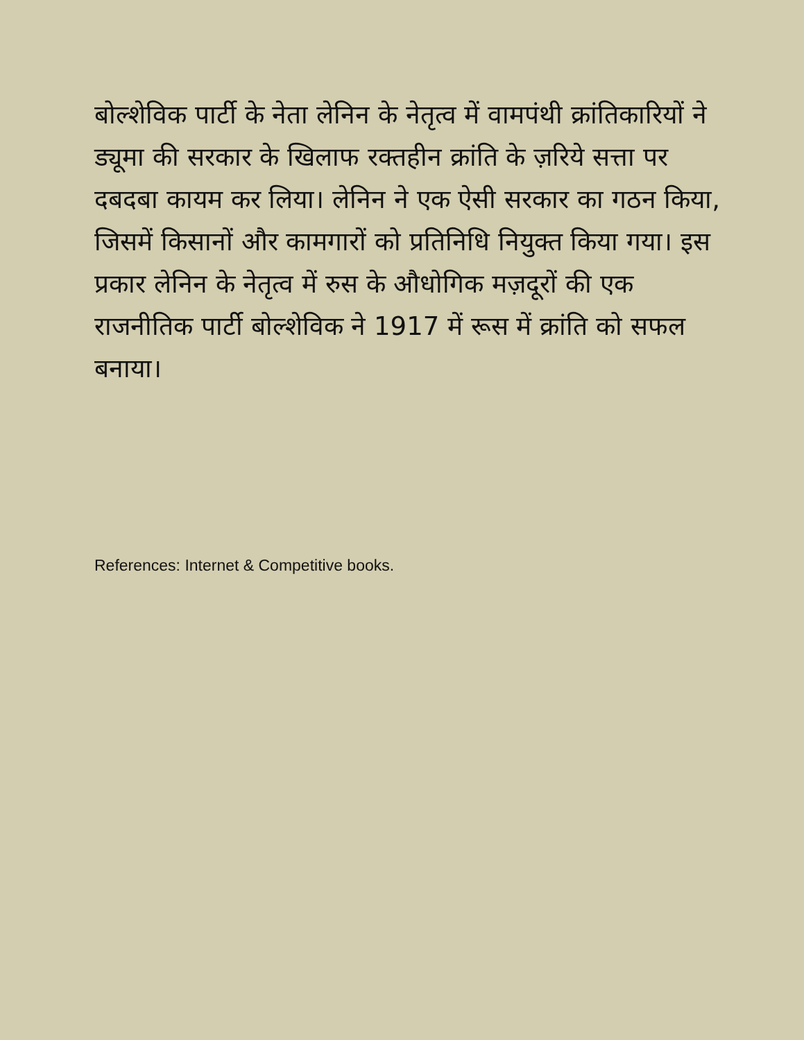बोल्शेविक पार्टी के नेता लेनिन के नेतृत्व में वामपंथी क्रांतिकारियों ने ड्यूमा की सरकार के खिलाफ रक्तहीन क्रांति के ज़रिये सत्ता पर दबदबा कायम कर लिया। लेनिन ने एक ऐसी सरकार का गठन किया, जिसमें किसानों और कामगारों को प्रतिनिधि नियुक्त किया गया। इस प्रकार लेनिन के नेतृत्व में रुस के औधोगिक मज़दूरों की एक राजनीतिक पार्टी बोल्शेविक ने 1917 में रूस में क्रांति को सफल बनाया।
References: Internet & Competitive books.